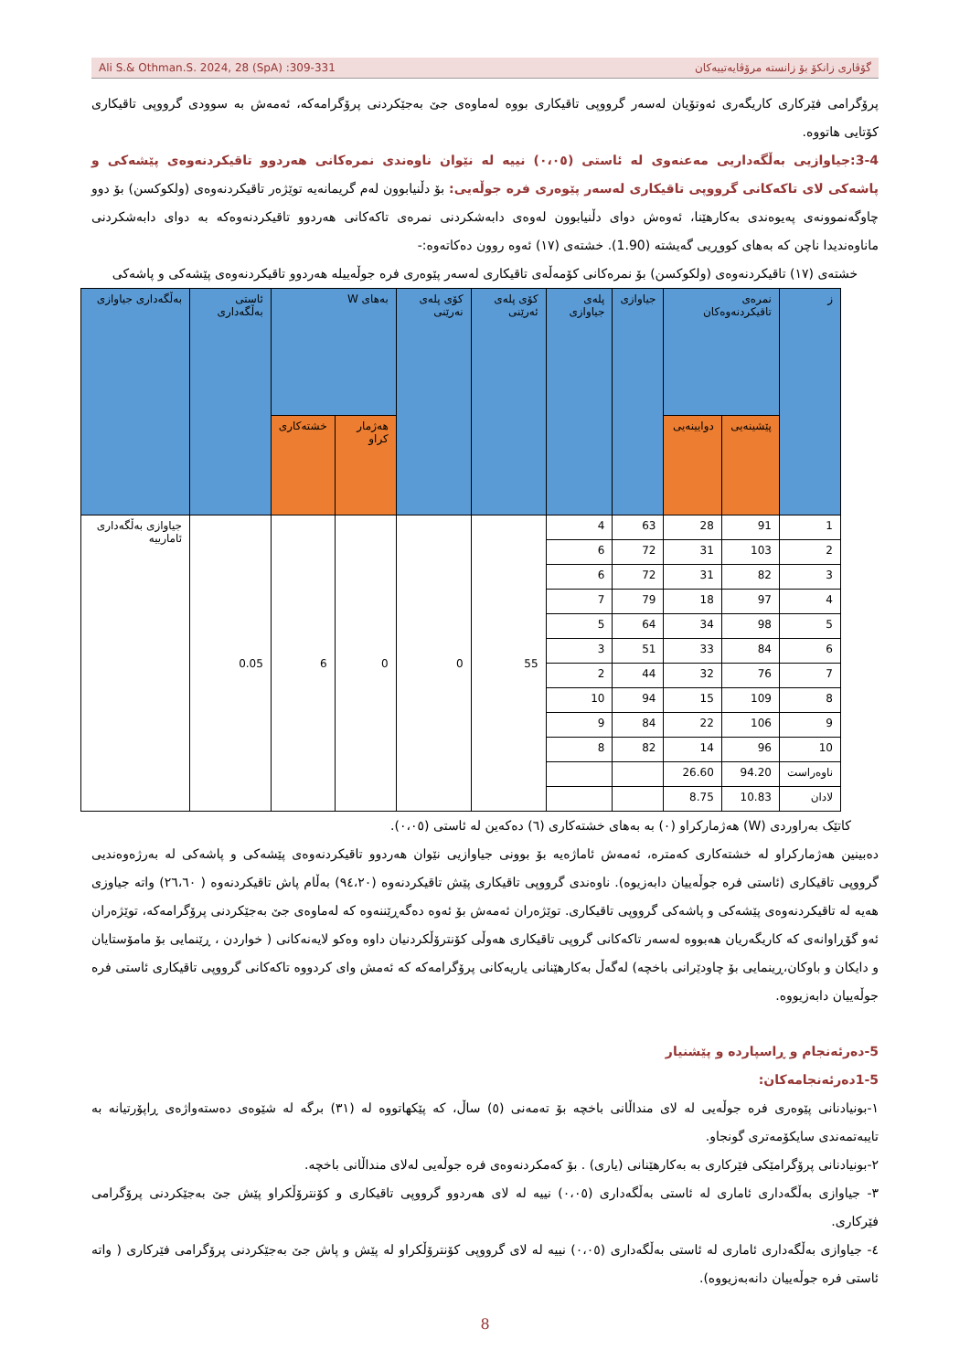Ali S.& Othman.S. 2024, 28 (SpA) :309-331 گۆڤاری زانكۆ بۆ زانستە مرۆڤایەتییەكان
پرۆگرامی فێرکاری کاریگەری ئەوتۆیان لەسەر گرووپی تاقیکاری بووە لەماوەی جێ بەجێکردنی پرۆگرامەکە، ئەمەش بە سوودی گرووپی تاقیکاری کۆتایی هاتووە.
3-4:جیاوازیی بەڵگەداریی مەعنەوی لە ئاستی (٠،٠٥) نییە لە نێوان ناوەندی نمرەکانی هەردوو تاقیکردنەوەی پێشەکی و پاشەکی لای تاکەکانی گرووپی تاقیکاری لەسەر پێوەری فرە جوڵەیی: بۆ دڵنیابوون لەم گریمانەیە توێژەر تاقیکردنەوەی (ولکوکسن) بۆ دوو چاوگەنموونەی پەیوەندی بەکارهێنا، ئەوەش دوای دڵنیابوون لەوەی دابەشکردنی نمرەی تاکەکانی هەردوو تاقیکردنەوەکە بە دوای دابەشکردنی ماناوەندیدا ناچن کە بەهای کووڕیی گەیشتە (1.90). خشتەی (١٧) ئەوە روون دەکاتەوە:-
خشتەی (١٧) تاقیکردنەوەی (ولکوکسن) بۆ نمرەکانی کۆمەڵەی تاقیکاری لەسەر پێوەری فرە جوڵەییلە هەردوو تاقیکردنەوەی پێشەکی و پاشەکی
| ز | نمرەی تاقیکردنەوەکان | | جیاوازی | پلەی جیاوازی | کۆی پلەی ئەرێنی | کۆی پلەی نەرێنی | بەهای W | | ئاستی بەڵگەداری | بەڵگەداری جیاوازی |
| --- | --- | --- | --- | --- | --- | --- | --- | --- | --- | --- |
| | پێشینەیی | دوایینەیی | | | | | هەژمار کراو | خشتەکاری | | |
| 1 | 91 | 28 | 63 | 4 | 55 | 0 | 0 | 6 | 0.05 | جیاوازی بەڵگەداری ئامارییە |
| 2 | 103 | 31 | 72 | 6 | | | | | | |
| 3 | 82 | 31 | 72 | 6 | | | | | | |
| 4 | 97 | 18 | 79 | 7 | | | | | | |
| 5 | 98 | 34 | 64 | 5 | | | | | | |
| 6 | 84 | 33 | 51 | 3 | | | | | | |
| 7 | 76 | 32 | 44 | 2 | | | | | | |
| 8 | 109 | 15 | 94 | 10 | | | | | | |
| 9 | 106 | 22 | 84 | 9 | | | | | | |
| 10 | 96 | 14 | 82 | 8 | | | | | | |
| ناوەراست | 94.20 | 26.60 | | | | | | | | |
| لادان | 10.83 | 8.75 | | | | | | | | |
کاتێک بەراوردی (W) هەژمارکراو (٠) بە بەهای خشتەکاری (٦) دەکەین لە ئاستی (٠،٠٥).
دەبینین هەژمارکراو لە خشتەکاری کەمترە، ئەمەش ئاماژەیە بۆ بوونی جیاوازیی نێوان هەردوو تاقیکردنەوەی پێشەکی و پاشەکی لە بەرژەوەندیی گرووپی تاقیکاری (ئاستی فرە جوڵەییان دابەزیوە). ناوەندی گرووپی تاقیکاری پێش تاقیکردنەوە (٩٤،٢٠) بەڵام پاش تاقیکردنەوە ( ٢٦،٦٠) واتە جیاوزی هەیە لە تاقیکردنەوەی پێشەکی و پاشەکی گرووپی تاقیکاری. توێژەران ئەمەش بۆ ئەوە دەگەڕێننەوە کە لەماوەی جێ بەجێکردنی پرۆگرامەکە، توێژەران ئەو گۆڕاوانەی کە کاریگەریان هەبووە لەسەر تاکەکانی گروپی تاقیکاری هەوڵی کۆنترۆڵکردنیان داوە وەکو لایەنەکانی ( خواردن ، ڕێنمایی بۆ مامۆستایان و دایکان و باوکان،ڕینمایی بۆ چاودێرانی باخچە) لەگەڵ بەکارهێنانی یاریەکانی پرۆگرامەکە کە ئەمش وای کردووە تاکەکانی گرووپی تاقیکاری ئاستی فرە جوڵەییان دابەزیووە.
5-دەرئەنجام و ڕاسپاردە و پێشنیار
1-5دەرئەنجامەکان:
١-بونیادنانی پێوەری فرە جوڵەیی لە لای منداڵانی باخچە بۆ تەمەنی (٥) ساڵ، کە پێکهاتووە لە (٣١) برگە لە شێوەی دەستەواژەی ڕاپۆرتیانە بە تایبەتمەندی سایکۆمەتری گونجاو.
٢-بونیادنانی پرۆگرامێکی فێرکاری بە بەکارهێنانی (یاری) . بۆ کەمکردنەوەی فرە جوڵەیی لەلای منداڵانی باخچە.
٣- جیاوازی بەڵگەداری ئاماری لە ئاستی بەڵگەداری (٠،٠٥) نییە لە لای هەردوو گرووپی تاقیکاری و کۆنترۆڵکراو پێش جێ بەجێکردنی پرۆگرامی فێرکاری.
٤- جیاوازی بەڵگەداری ئاماری لە ئاستی بەڵگەداری (٠،٠٥) نییە لە لای گرووپی کۆنترۆڵکراو لە پێش و پاش جێ بەجێکردنی پرۆگرامی فێرکاری ( واتە ئاستی فرە جوڵەییان دانەبەزیووە).
8